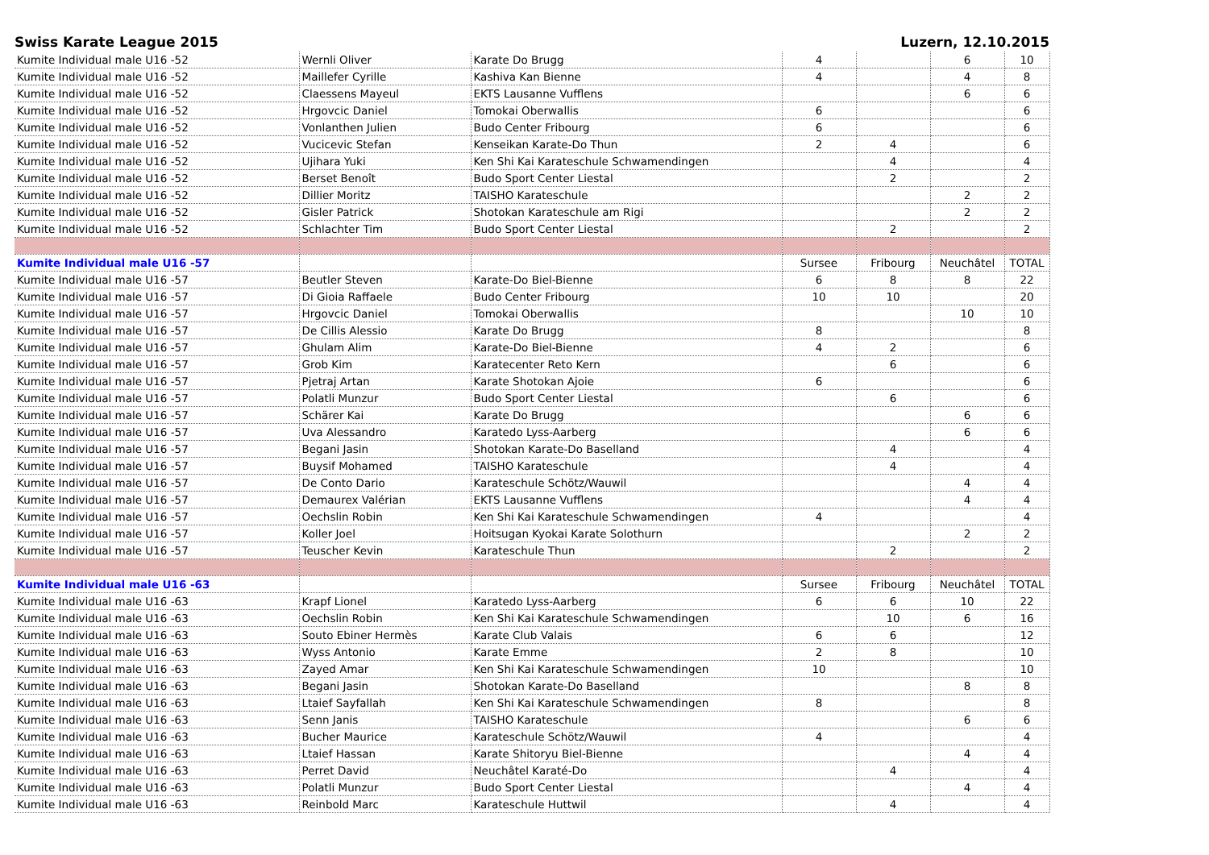Swiss Karate League 2015 Luzern, 12.10.2015
| Kumite Individual male U16 -52 | Wernli Oliver | Karate Do Brugg | 4 | | 6 | 10 |
| Kumite Individual male U16 -52 | Maillefer Cyrille | Kashiva Kan Bienne | 4 | | 4 | 8 |
| Kumite Individual male U16 -52 | Claessens Mayeul | EKTS Lausanne Vufflens | | | 6 | 6 |
| Kumite Individual male U16 -52 | Hrgovcic Daniel | Tomokai Oberwallis | 6 | | | 6 |
| Kumite Individual male U16 -52 | Vonlanthen Julien | Budo Center Fribourg | 6 | | | 6 |
| Kumite Individual male U16 -52 | Vucicevic Stefan | Kenseikan Karate-Do Thun | 2 | 4 | | 6 |
| Kumite Individual male U16 -52 | Ujihara Yuki | Ken Shi Kai Karateschule Schwamendingen | | 4 | | 4 |
| Kumite Individual male U16 -52 | Berset Benoît | Budo Sport Center Liestal | | 2 | | 2 |
| Kumite Individual male U16 -52 | Dillier Moritz | TAISHO Karateschule | | | 2 | 2 |
| Kumite Individual male U16 -52 | Gisler Patrick | Shotokan Karateschule am Rigi | | | 2 | 2 |
| Kumite Individual male U16 -52 | Schlachter Tim | Budo Sport Center Liestal | | 2 | | 2 |
| Kumite Individual male U16 -57 | | | Sursee | Fribourg | Neuchâtel | TOTAL |
| Kumite Individual male U16 -57 | Beutler Steven | Karate-Do Biel-Bienne | 6 | 8 | 8 | 22 |
| Kumite Individual male U16 -57 | Di Gioia Raffaele | Budo Center Fribourg | 10 | 10 | | 20 |
| Kumite Individual male U16 -57 | Hrgovcic Daniel | Tomokai Oberwallis | | | 10 | 10 |
| Kumite Individual male U16 -57 | De Cillis Alessio | Karate Do Brugg | 8 | | | 8 |
| Kumite Individual male U16 -57 | Ghulam Alim | Karate-Do Biel-Bienne | 4 | 2 | | 6 |
| Kumite Individual male U16 -57 | Grob Kim | Karatecenter Reto Kern | | 6 | | 6 |
| Kumite Individual male U16 -57 | Pjetraj Artan | Karate Shotokan Ajoie | 6 | | | 6 |
| Kumite Individual male U16 -57 | Polatli Munzur | Budo Sport Center Liestal | | 6 | | 6 |
| Kumite Individual male U16 -57 | Schärer Kai | Karate Do Brugg | | | 6 | 6 |
| Kumite Individual male U16 -57 | Uva Alessandro | Karatedo Lyss-Aarberg | | | 6 | 6 |
| Kumite Individual male U16 -57 | Begani Jasin | Shotokan Karate-Do Baselland | | 4 | | 4 |
| Kumite Individual male U16 -57 | Buysif Mohamed | TAISHO Karateschule | | 4 | | 4 |
| Kumite Individual male U16 -57 | De Conto Dario | Karateschule Schötz/Wauwil | | | 4 | 4 |
| Kumite Individual male U16 -57 | Demaurex Valérian | EKTS Lausanne Vufflens | | | 4 | 4 |
| Kumite Individual male U16 -57 | Oechslin Robin | Ken Shi Kai Karateschule Schwamendingen | 4 | | | 4 |
| Kumite Individual male U16 -57 | Koller Joel | Hoitsugan Kyokai Karate Solothurn | | | 2 | 2 |
| Kumite Individual male U16 -57 | Teuscher Kevin | Karateschule Thun | | 2 | | 2 |
| Kumite Individual male U16 -63 | | | Sursee | Fribourg | Neuchâtel | TOTAL |
| Kumite Individual male U16 -63 | Krapf Lionel | Karatedo Lyss-Aarberg | 6 | 6 | 10 | 22 |
| Kumite Individual male U16 -63 | Oechslin Robin | Ken Shi Kai Karateschule Schwamendingen | | 10 | 6 | 16 |
| Kumite Individual male U16 -63 | Souto Ebiner Hermès | Karate Club Valais | 6 | 6 | | 12 |
| Kumite Individual male U16 -63 | Wyss Antonio | Karate Emme | 2 | 8 | | 10 |
| Kumite Individual male U16 -63 | Zayed Amar | Ken Shi Kai Karateschule Schwamendingen | 10 | | | 10 |
| Kumite Individual male U16 -63 | Begani Jasin | Shotokan Karate-Do Baselland | | | 8 | 8 |
| Kumite Individual male U16 -63 | Ltaief Sayfallah | Ken Shi Kai Karateschule Schwamendingen | 8 | | | 8 |
| Kumite Individual male U16 -63 | Senn Janis | TAISHO Karateschule | | | 6 | 6 |
| Kumite Individual male U16 -63 | Bucher Maurice | Karateschule Schötz/Wauwil | 4 | | | 4 |
| Kumite Individual male U16 -63 | Ltaief Hassan | Karate Shitoryu Biel-Bienne | | | 4 | 4 |
| Kumite Individual male U16 -63 | Perret David | Neuchâtel Karaté-Do | | 4 | | 4 |
| Kumite Individual male U16 -63 | Polatli Munzur | Budo Sport Center Liestal | | | 4 | 4 |
| Kumite Individual male U16 -63 | Reinbold Marc | Karateschule Huttwil | | 4 | | 4 |